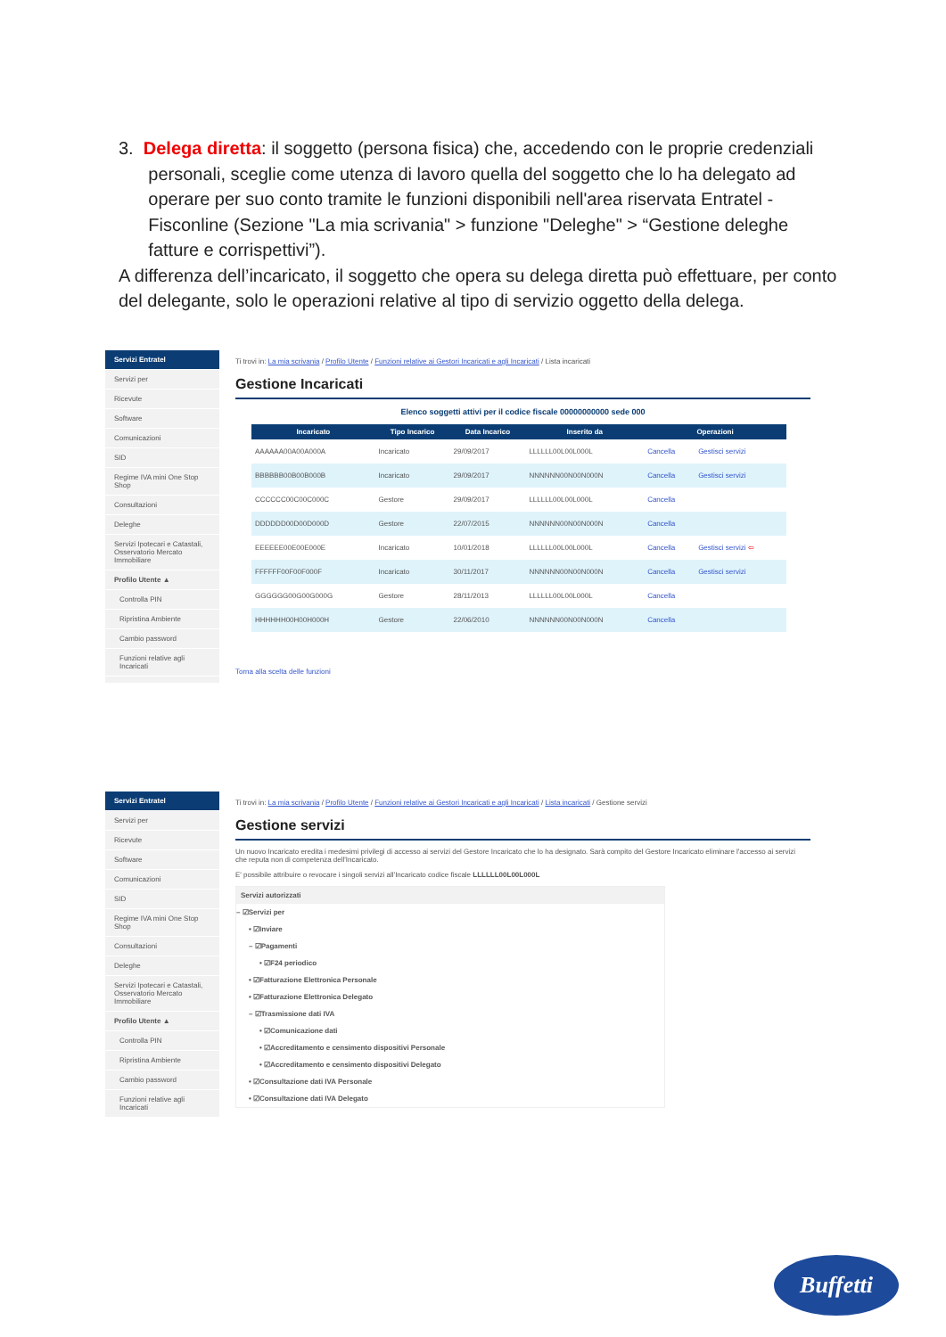3. Delega diretta: il soggetto (persona fisica) che, accedendo con le proprie credenziali
personali, sceglie come utenza di lavoro quella del soggetto che lo ha delegato ad
operare per suo conto tramite le funzioni disponibili nell'area riservata Entratel -
Fisconline (Sezione "La mia scrivania" > funzione "Deleghe" > “Gestione deleghe
fatture e corrispettivi”).
A differenza dell’incaricato, il soggetto che opera su delega diretta può effettuare, per conto del delegante, solo le operazioni relative al tipo di servizio oggetto della delega.
Servizi Entratel
Servizi per
Ricevute
Software
Comunicazioni
SID
Regime IVA mini One Stop Shop
Consultazioni
Deleghe
Servizi Ipotecari e Catastali, Osservatorio Mercato Immobiliare
Profilo Utente ▲
Controlla PIN
Ripristina Ambiente
Cambio password
Funzioni relative agli Incaricati
Ti trovi in: La mia scrivania / Profilo Utente / Funzioni relative ai Gestori Incaricati e agli Incaricati / Lista incaricati
Gestione Incaricati
Elenco soggetti attivi per il codice fiscale 00000000000 sede 000
| Incaricato | Tipo Incarico | Data Incarico | Inserito da | Operazioni | |
| --- | --- | --- | --- | --- | --- |
| AAAAAA00A00A000A | Incaricato | 29/09/2017 | LLLLLL00L00L000L | Cancella | Gestisci servizi |
| BBBBBB00B00B000B | Incaricato | 29/09/2017 | NNNNNN00N00N000N | Cancella | Gestisci servizi |
| CCCCCC00C00C000C | Gestore | 29/09/2017 | LLLLLL00L00L000L | Cancella | |
| DDDDDD00D00D000D | Gestore | 22/07/2015 | NNNNNN00N00N000N | Cancella | |
| EEEEEE00E00E000E | Incaricato | 10/01/2018 | LLLLLL00L00L000L | Cancella | Gestisci servizi ⇦ |
| FFFFFF00F00F000F | Incaricato | 30/11/2017 | NNNNNN00N00N000N | Cancella | Gestisci servizi |
| GGGGGG00G00G000G | Gestore | 28/11/2013 | LLLLLL00L00L000L | Cancella | |
| HHHHHH00H00H000H | Gestore | 22/06/2010 | NNNNNN00N00N000N | Cancella | |
Torna alla scelta delle funzioni
Servizi Entratel
Servizi per
Ricevute
Software
Comunicazioni
SID
Regime IVA mini One Stop Shop
Consultazioni
Deleghe
Servizi Ipotecari e Catastali, Osservatorio Mercato Immobiliare
Profilo Utente ▲
Controlla PIN
Ripristina Ambiente
Cambio password
Funzioni relative agli Incaricati
Ti trovi in: La mia scrivania / Profilo Utente / Funzioni relative ai Gestori Incaricati e agli Incaricati / Lista incaricati / Gestione servizi
Gestione servizi
Un nuovo Incaricato eredita i medesimi privilegi di accesso ai servizi del Gestore Incaricato che lo ha designato. Sarà compito del Gestore Incaricato eliminare l'accesso ai servizi che reputa non di competenza dell'Incaricato.
E' possibile attribuire o revocare i singoli servizi all'Incaricato codice fiscale LLLLLL00L00L000L
Servizi autorizzati
– ☑Servizi per
• ☑Inviare
– ☑Pagamenti
• ☑F24 periodico
• ☑Fatturazione Elettronica Personale
• ☑Fatturazione Elettronica Delegato
– ☑Trasmissione dati IVA
• ☑Comunicazione dati
• ☑Accreditamento e censimento dispositivi Personale
• ☑Accreditamento e censimento dispositivi Delegato
• ☑Consultazione dati IVA Personale
• ☑Consultazione dati IVA Delegato
Buffetti